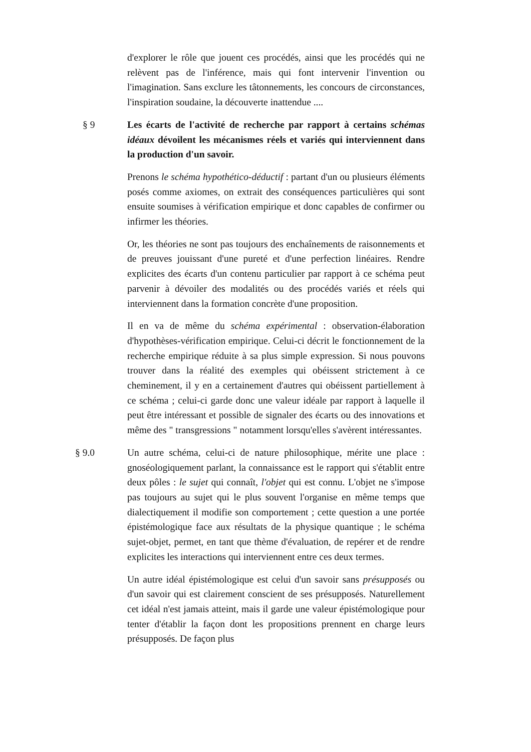d'explorer le rôle que jouent ces procédés, ainsi que les procédés qui ne relèvent pas de l'inférence, mais qui font intervenir l'invention ou l'imagination. Sans exclure les tâtonnements, les concours de circonstances, l'inspiration soudaine, la découverte inattendue ....
§ 9 Les écarts de l'activité de recherche par rapport à certains schémas idéaux dévoilent les mécanismes réels et variés qui interviennent dans la production d'un savoir.
Prenons le schéma hypothético-déductif : partant d'un ou plusieurs éléments posés comme axiomes, on extrait des conséquences particulières qui sont ensuite soumises à vérification empirique et donc capables de confirmer ou infirmer les théories.
Or, les théories ne sont pas toujours des enchaînements de raisonnements et de preuves jouissant d'une pureté et d'une perfection linéaires. Rendre explicites des écarts d'un contenu particulier par rapport à ce schéma peut parvenir à dévoiler des modalités ou des procédés variés et réels qui interviennent dans la formation concrète d'une proposition.
Il en va de même du schéma expérimental : observation-élaboration d'hypothèses-vérification empirique. Celui-ci décrit le fonctionnement de la recherche empirique réduite à sa plus simple expression. Si nous pouvons trouver dans la réalité des exemples qui obéissent strictement à ce cheminement, il y en a certainement d'autres qui obéissent partiellement à ce schéma ; celui-ci garde donc une valeur idéale par rapport à laquelle il peut être intéressant et possible de signaler des écarts ou des innovations et même des " transgressions " notamment lorsqu'elles s'avèrent intéressantes.
§ 9.0 Un autre schéma, celui-ci de nature philosophique, mérite une place : gnoséologiquement parlant, la connaissance est le rapport qui s'établit entre deux pôles : le sujet qui connaît, l'objet qui est connu. L'objet ne s'impose pas toujours au sujet qui le plus souvent l'organise en même temps que dialectiquement il modifie son comportement ; cette question a une portée épistémologique face aux résultats de la physique quantique ; le schéma sujet-objet, permet, en tant que thème d'évaluation, de repérer et de rendre explicites les interactions qui interviennent entre ces deux termes.
Un autre idéal épistémologique est celui d'un savoir sans présupposés ou d'un savoir qui est clairement conscient de ses présupposés. Naturellement cet idéal n'est jamais atteint, mais il garde une valeur épistémologique pour tenter d'établir la façon dont les propositions prennent en charge leurs présupposés. De façon plus